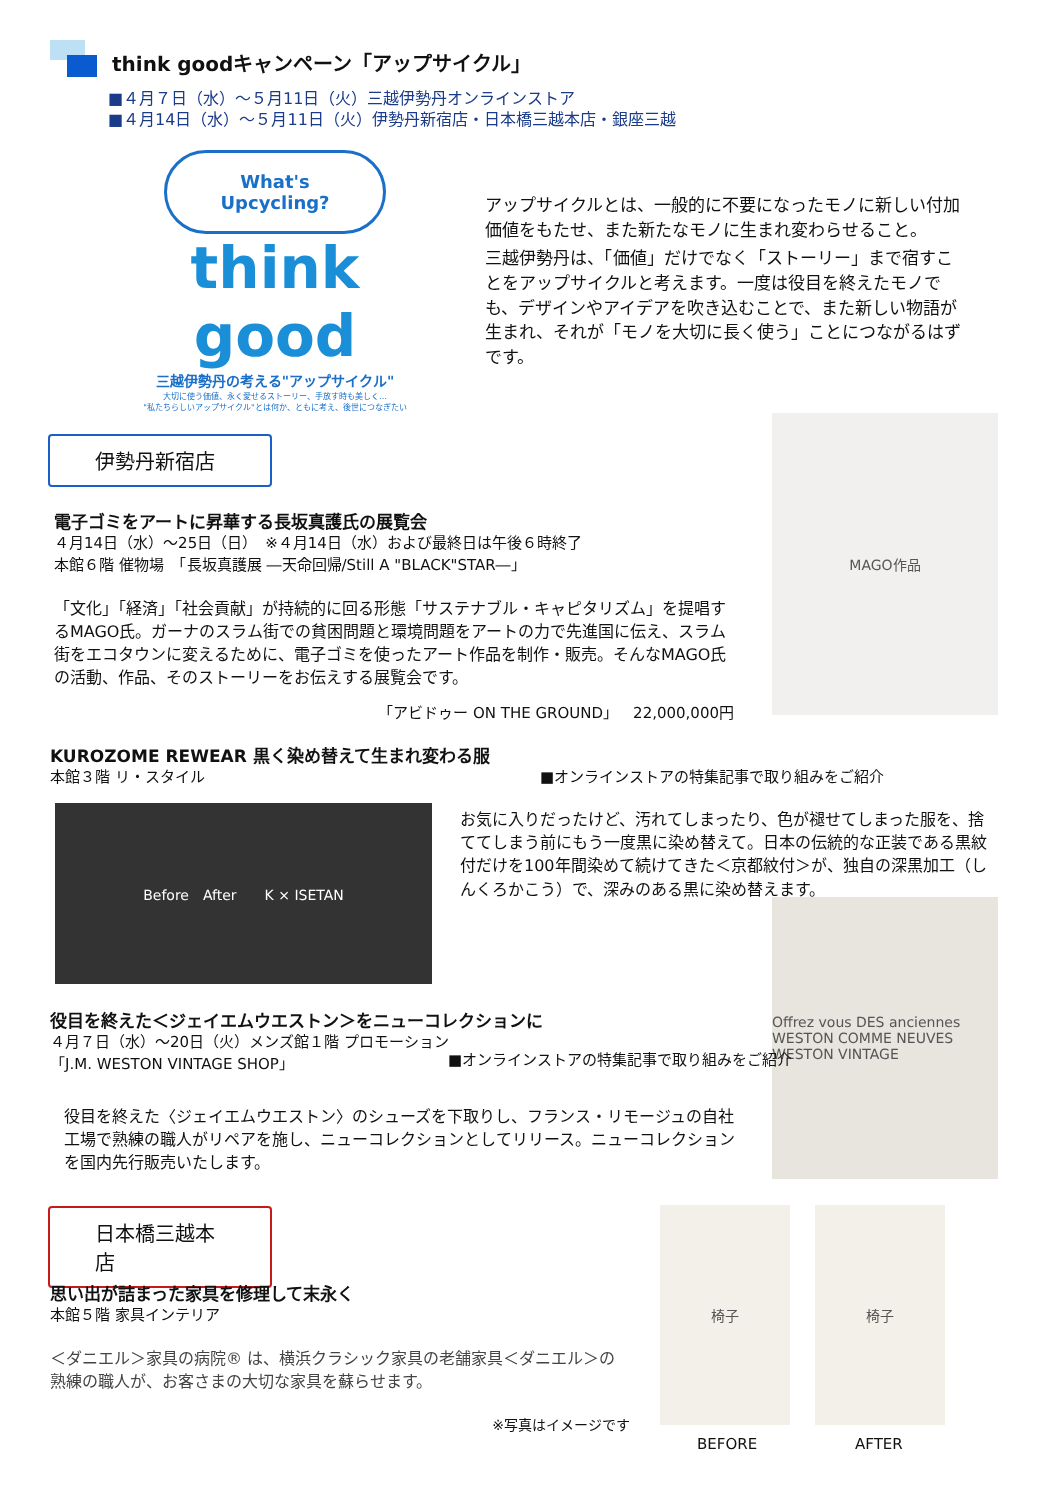think goodキャンペーン「アップサイクル」
■４月７日（水）～５月11日（火）三越伊勢丹オンラインストア
■４月14日（水）～５月11日（火）伊勢丹新宿店・日本橋三越本店・銀座三越
What's
Upcycling?
think good
三越伊勢丹の考える"アップサイクル"
大切に使う価値、永く愛せるストーリー、手放す時も美しく…
"私たちらしいアップサイクル"とは何か、ともに考え、後世につなぎたい
アップサイクルとは、一般的に不要になったモノに新しい付加価値をもたせ、また新たなモノに生まれ変わらせること。
三越伊勢丹は、「価値」だけでなく「ストーリー」まで宿すことをアップサイクルと考えます。一度は役目を終えたモノでも、デザインやアイデアを吹き込むことで、また新しい物語が生まれ、それが「モノを大切に長く使う」ことにつながるはずです。
伊勢丹新宿店
MAGO作品
電子ゴミをアートに昇華する長坂真護氏の展覧会
４月14日（水）～25日（日）　※４月14日（水）および最終日は午後６時終了
本館６階 催物場　「長坂真護展 ―天命回帰/Still A "BLACK"STAR―」
「文化」「経済」「社会貢献」が持続的に回る形態「サステナブル・キャピタリズム」を提唱するMAGO氏。ガーナのスラム街での貧困問題と環境問題をアートの力で先進国に伝え、スラム街をエコタウンに変えるために、電子ゴミを使ったアート作品を制作・販売。そんなMAGO氏の活動、作品、そのストーリーをお伝えする展覧会です。
「アビドゥー ON THE GROUND」　22,000,000円
KUROZOME REWEAR 黒く染め替えて生まれ変わる服
本館３階 リ・スタイル
■オンラインストアの特集記事で取り組みをご紹介
Before　After　　K × ISETAN
お気に入りだったけど、汚れてしまったり、色が褪せてしまった服を、捨ててしまう前にもう一度黒に染め替えて。日本の伝統的な正装である黒紋付だけを100年間染めて続けてきた＜京都紋付＞が、独自の深黒加工（しんくろかこう）で、深みのある黒に染め替えます。
Offrez vous DES anciennes WESTON COMME NEUVES
WESTON VINTAGE
役目を終えた＜ジェイエムウエストン＞をニューコレクションに
４月７日（水）～20日（火）メンズ館１階 プロモーション
「J.M. WESTON VINTAGE SHOP」
■オンラインストアの特集記事で取り組みをご紹介
役目を終えた〈ジェイエムウエストン〉のシューズを下取りし、フランス・リモージュの自社工場で熟練の職人がリペアを施し、ニューコレクションとしてリリース。ニューコレクションを国内先行販売いたします。
日本橋三越本店
椅子 椅子
BEFORE AFTER
思い出が詰まった家具を修理して末永く
本館５階 家具インテリア
＜ダニエル＞家具の病院® は、横浜クラシック家具の老舗家具＜ダニエル＞の熟練の職人が、お客さまの大切な家具を蘇らせます。
※写真はイメージです